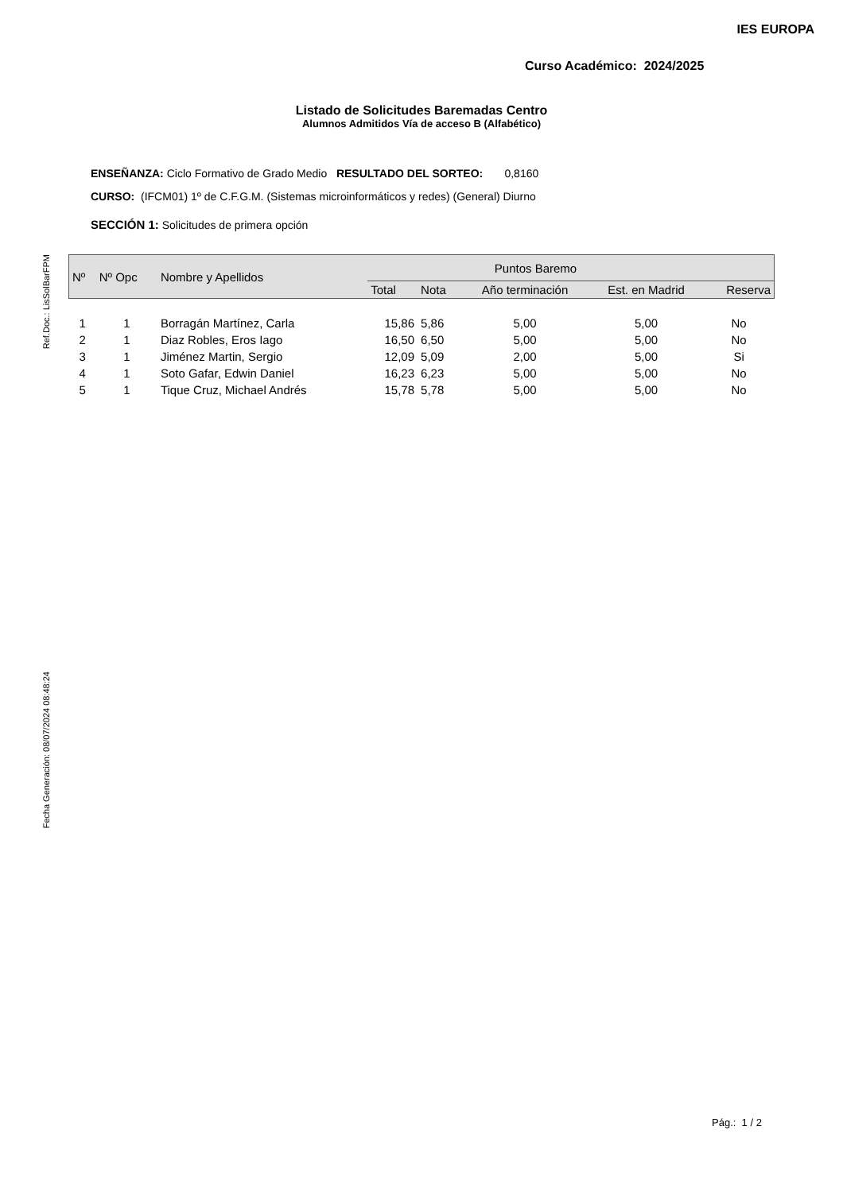IES EUROPA
Curso Académico: 2024/2025
Listado de Solicitudes Baremadas Centro
Alumnos Admitidos Vía de acceso B (Alfabético)
ENSEÑANZA: Ciclo Formativo de Grado Medio RESULTADO DEL SORTEO: 0,8160
CURSO: (IFCM01) 1º de C.F.G.M. (Sistemas microinformáticos y redes) (General) Diurno
SECCIÓN 1: Solicitudes de primera opción
Ref.Doc.: LisSolBarFPM
Fecha Generación: 08/07/2024 08:48:24
| Nº | Nº Opc | Nombre y Apellidos | Puntos Baremo | | | | |
| --- | --- | --- | --- | --- | --- | --- | --- |
| | | | Total | Nota | Año terminación | Est. en Madrid | Reserva |
| 1 | 1 | Borragán Martínez, Carla | 15,86 | 5,86 | 5,00 | 5,00 | No |
| 2 | 1 | Diaz Robles, Eros Iago | 16,50 | 6,50 | 5,00 | 5,00 | No |
| 3 | 1 | Jiménez Martin, Sergio | 12,09 | 5,09 | 2,00 | 5,00 | Si |
| 4 | 1 | Soto Gafar, Edwin Daniel | 16,23 | 6,23 | 5,00 | 5,00 | No |
| 5 | 1 | Tique Cruz, Michael Andrés | 15,78 | 5,78 | 5,00 | 5,00 | No |
Pág.: 1 / 2